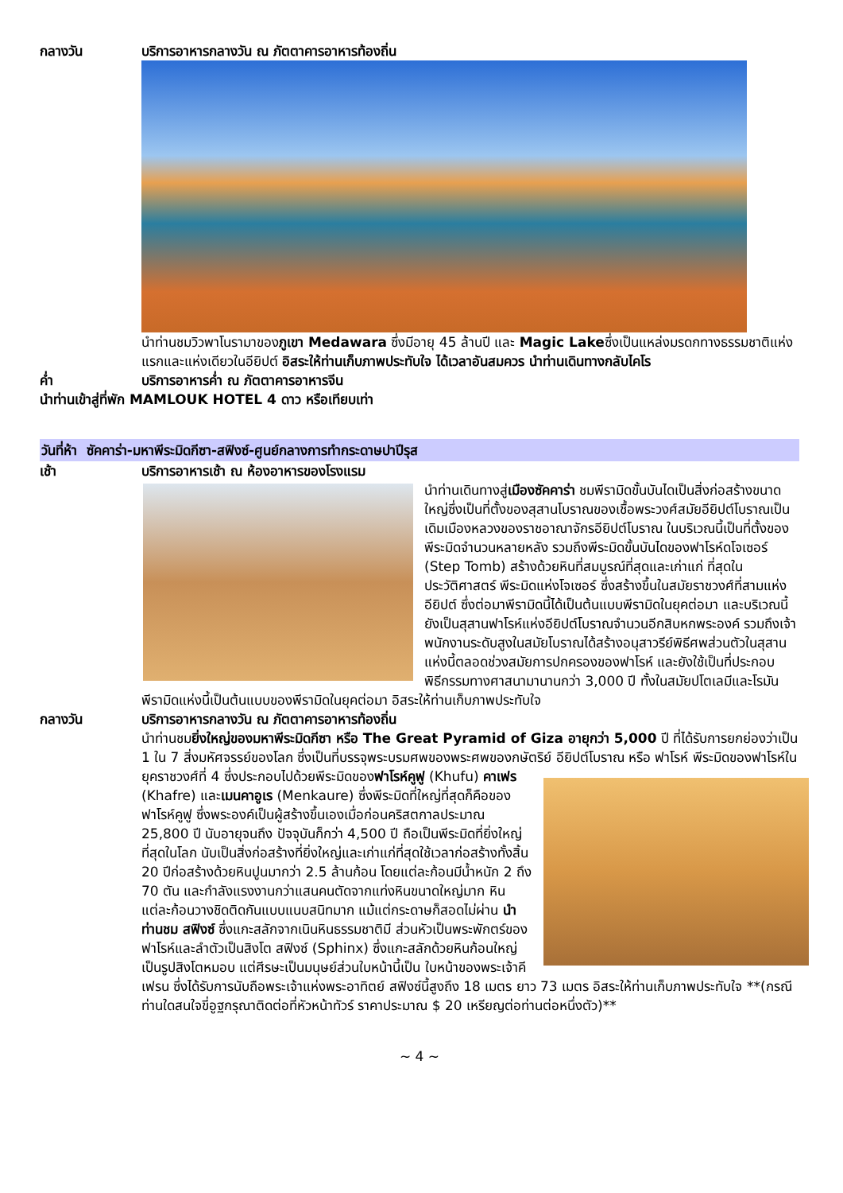กลางวัน บริการอาหารกลางวัน ณ ภัตตาคารอาหารท้องถิ่น
นำท่านชมวิวพาโนรามาของภูเขา Medawara ซึ่งมีอายุ 45 ล้านปี และ Magic Lakeซึ่งเป็นแหล่งมรดกทางธรรมชาติแห่งแรกและแห่งเดียวในอียิปต์ อิสระให้ท่านเก็บภาพประทับใจ ได้เวลาอันสมควร นำท่านเดินทางกลับไคโร
ค่ำ บริการอาหารค่ำ ณ ภัตตาคารอาหารจีน
นำท่านเข้าสู่ที่พัก MAMLOUK HOTEL 4 ดาว หรือเทียบเท่า
วันที่ห้า ซัคคาร่า-มหาพีระมิดกีซา-สฟิงซ์-ศูนย์กลางการทำกระดาษปาปีรุส
เช้า บริการอาหารเช้า ณ ห้องอาหารของโรงแรม
นำท่านเดินทางสู่เมืองซัคคาร่า ชมพีรามิดขั้นบันไดเป็นสิ่งก่อสร้างขนาดใหญ่ซึ่งเป็นที่ตั้งของสุสานโบราณของเชื้อพระวงศ์สมัยอียิปต์โบราณเป็นเดิมเมืองหลวงของราชอาณาจักรอียิปต์โบราณ ในบริเวณนี้เป็นที่ตั้งของพีระมิดจำนวนหลายหลัง รวมถึงพีระมิดขั้นบันไดของฟาโรห์ดโจเซอร์ (Step Tomb) สร้างด้วยหินที่สมบูรณ์ที่สุดและเก่าแก่ ที่สุดในประวัติศาสตร์ พีระมิดแห่งโจเซอร์ ซึ่งสร้างขึ้นในสมัยราชวงศ์ที่สามแห่งอียิปต์ ซึ่งต่อมาพีรามิดนี้ได้เป็นต้นแบบพีรามิดในยุคต่อมา และบริเวณนี้ยังเป็นสุสานฟาโรห์แห่งอียิปต์โบราณจำนวนอีกสิบหกพระองค์ รวมถึงเจ้าพนักงานระดับสูงในสมัยโบราณได้สร้างอนุสาวรีย์พิธีศพส่วนตัวในสุสานแห่งนี้ตลอดช่วงสมัยการปกครองของฟาโรห์ และยังใช้เป็นที่ประกอบพิธีกรรมทางศาสนามานานกว่า 3,000 ปี ทั้งในสมัยปโตเลมีและโรมัน พีรามิดแห่งนี้เป็นต้นแบบของพีรามิดในยุคต่อมา อิสระให้ท่านเก็บภาพประทับใจ
กลางวัน บริการอาหารกลางวัน ณ ภัตตาคารอาหารท้องถิ่น
นำท่านชมยิ่งใหญ่ของมหาพีระมิดกีซา หรือ The Great Pyramid of Giza อายุกว่า 5,000 ปี ที่ได้รับการยกย่องว่าเป็น 1 ใน 7 สิ่งมหัศจรรย์ของโลก ซึ่งเป็นที่บรรจุพระบรมศพของพระศพของกษัตริย์
อียิปต์โบราณ หรือ ฟาโรห์ พีระมิดของฟาโรห์ในยุคราชวงศ์ที่ 4 ซึ่งประกอบไปด้วยพีระมิดของฟาโรห์คูฟู (Khufu) คาเฟร (Khafre) และเมนคาอูเร (Menkaure) ซึ่งพีระมิดที่ใหญ่ที่สุดก็คือของฟาโรห์คูฟู ซึ่งพระองค์เป็นผู้สร้างขึ้นเองเมื่อก่อนคริสตกาลประมาณ 25,800 ปี นับอายุจนถึง ปัจจุบันก็กว่า 4,500 ปี ถือเป็นพีระมิดที่ยิ่งใหญ่ที่สุดในโลก นับเป็นสิ่งก่อสร้างที่ยิ่งใหญ่และเก่าแก่ที่สุดใช้เวลาก่อสร้างทั้งสิ้น 20 ปีก่อสร้างด้วยหินปูนมากว่า 2.5 ล้านก้อน โดยแต่ละก้อนมีน้ำหนัก 2 ถึง 70 ตัน และกำลังแรงงานกว่าแสนคนตัดจากแท่งหินขนาดใหญ่มาก หินแต่ละก้อนวางชิดติดกันแบบแนบสนิทมาก แม้แต่กระดาษก็สอดไม่ผ่าน นำท่านชม สฟิงซ์ ซึ่งแกะสลักจากเนินหินธรรมชาติมี ส่วนหัวเป็นพระพักตร์ของฟาโรห์และลำตัวเป็นสิงโต สฟิงซ์ (Sphinx) ซึ่งแกะสลักด้วยหินก้อนใหญ่เป็นรูปสิงโตหมอบ แต่ศีรษะเป็นมนุษย์ส่วนใบหน้านี้เป็น ใบหน้าของพระเจ้าคีเฟรน ซึ่งได้รับการนับถือพระเจ้าแห่งพระอาทิตย์ สฟิงซ์นี้สูงถึง 18 เมตร ยาว 73 เมตร อิสระให้ท่านเก็บภาพประทับใจ **(กรณีท่านใดสนใจขี่อูฐกรุณาติดต่อที่หัวหน้าทัวร์ ราคาประมาณ $ 20 เหรียญต่อท่านต่อหนึ่งตัว)**
~ 4 ~